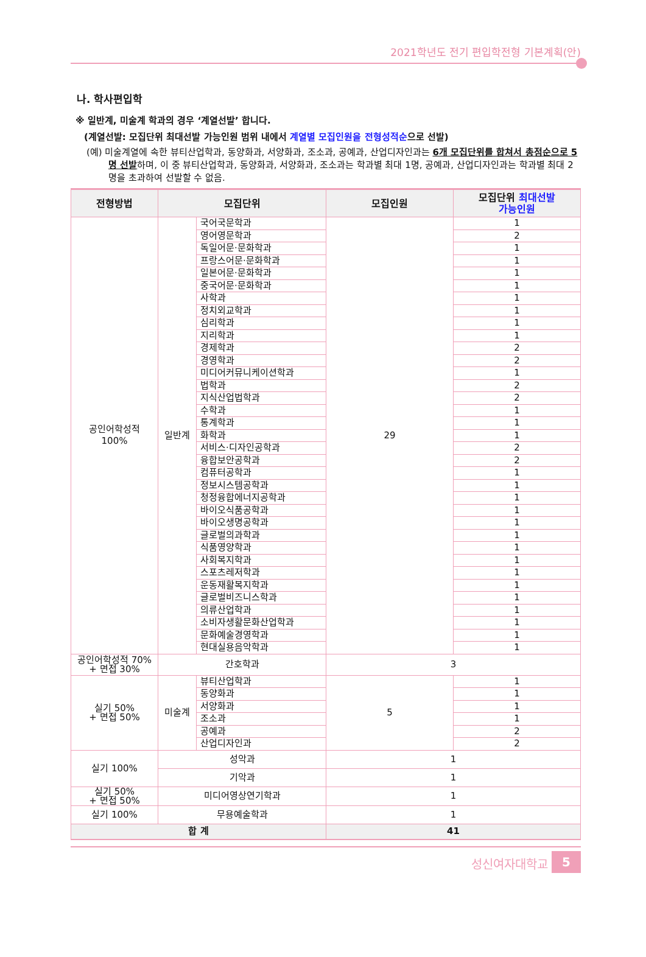2021학년도 전기 편입학전형 기본계획(안)
나. 학사편입학
※ 일반계, 미술계 학과의 경우 ‘계열선발’ 합니다.
(계열선발: 모집단위 최대선발 가능인원 범위 내에서 계열별 모집인원을 전형성적순으로 선발)
(예) 미술계열에 속한 뷰티산업학과, 동양화과, 서양화과, 조소과, 공예과, 산업디자인과는 6개 모집단위를 합쳐서 총점순으로 5명 선발하며, 이 중 뷰티산업학과, 동양화과, 서양화과, 조소과는 학과별 최대 1명, 공예과, 산업디자인과는 학과별 최대 2명을 초과하여 선발할 수 없음.
| 전형방법 | 모집단위 | | 모집인원 | 모집단위 최대선발 가능인원 |
| --- | --- | --- | --- | --- |
| 공인어학성적 100% | 일반계 | 국어국문학과 | 29 | 1 |
| | | 영어영문학과 | | 2 |
| | | 독일어문·문화학과 | | 1 |
| | | 프랑스어문·문화학과 | | 1 |
| | | 일본어문·문화학과 | | 1 |
| | | 중국어문·문화학과 | | 1 |
| | | 사학과 | | 1 |
| | | 정치외교학과 | | 1 |
| | | 심리학과 | | 1 |
| | | 지리학과 | | 1 |
| | | 경제학과 | | 2 |
| | | 경영학과 | | 2 |
| | | 미디어커뮤니케이션학과 | | 1 |
| | | 법학과 | | 2 |
| | | 지식산업법학과 | | 2 |
| | | 수학과 | | 1 |
| | | 통계학과 | | 1 |
| | | 화학과 | | 1 |
| | | 서비스·디자인공학과 | | 2 |
| | | 융합보안공학과 | | 2 |
| | | 컴퓨터공학과 | | 1 |
| | | 정보시스템공학과 | | 1 |
| | | 청정융합에너지공학과 | | 1 |
| | | 바이오식품공학과 | | 1 |
| | | 바이오생명공학과 | | 1 |
| | | 글로벌의과학과 | | 1 |
| | | 식품영양학과 | | 1 |
| | | 사회복지학과 | | 1 |
| | | 스포츠레저학과 | | 1 |
| | | 운동재활복지학과 | | 1 |
| | | 글로벌비즈니스학과 | | 1 |
| | | 의류산업학과 | | 1 |
| | | 소비자생활문화산업학과 | | 1 |
| | | 문화예술경영학과 | | 1 |
| | | 현대실용음악학과 | | 1 |
| 공인어학성적 70% + 면접 30% | 간호학과 | | 3 | |
| 실기 50% + 면접 50% | 미술계 | 뷰티산업학과 | 5 | 1 |
| | | 동양화과 | | 1 |
| | | 서양화과 | | 1 |
| | | 조소과 | | 1 |
| | | 공예과 | | 2 |
| | | 산업디자인과 | | 2 |
| 실기 100% | 성악과 | | 1 | |
| | 기악과 | | 1 | |
| 실기 50% + 면접 50% | 미디어영상연기학과 | | 1 | |
| 실기 100% | 무용예술학과 | | 1 | |
| 합 계 | | | 41 | |
성신여자대학교 5